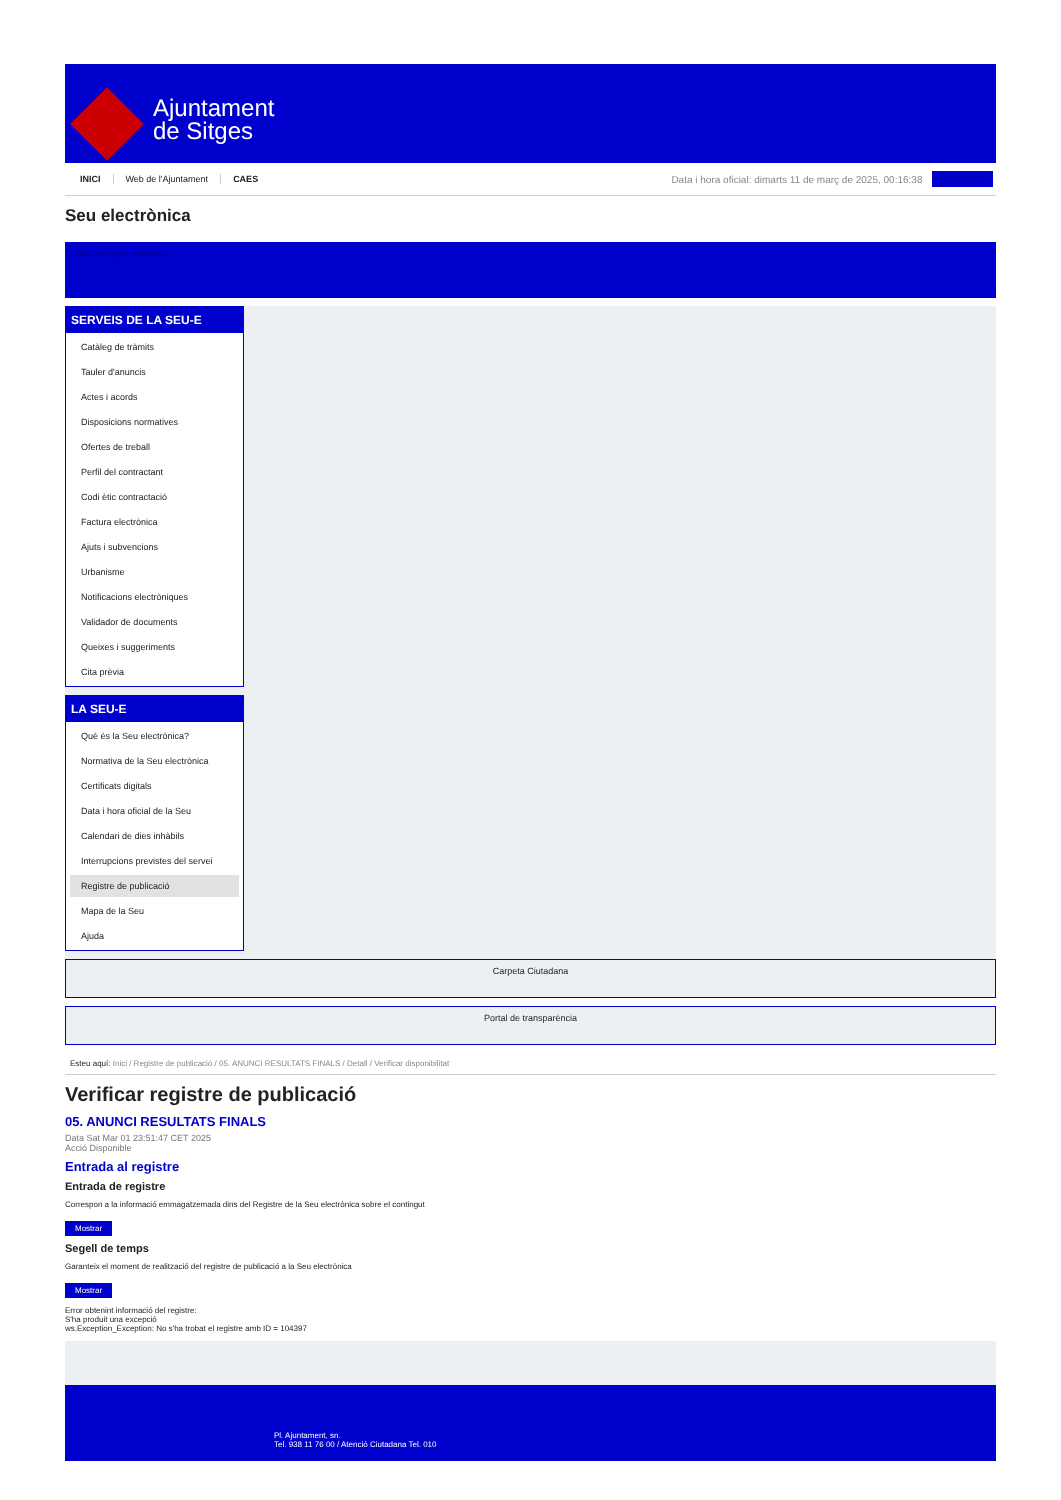Ajuntament
de Sitges
INICI Web de l'Ajuntament CAES
Data i hora oficial: dimarts 11 de març de 2025, 00:16:38
Sincronitza
Seu electrònica
Obtenir còpia autèntica
SERVEIS DE LA SEU-E
Catàleg de tràmits
Tauler d'anuncis
Actes i acords
Disposicions normatives
Ofertes de treball
Perfil del contractant
Codi ètic contractació
Factura electrònica
Ajuts i subvencions
Urbanisme
Notificacions electròniques
Validador de documents
Queixes i suggeriments
Cita prèvia
LA SEU-E
Què és la Seu electrònica?
Normativa de la Seu electrònica
Certificats digitals
Data i hora oficial de la Seu
Calendari de dies inhàbils
Interrupcions previstes del servei
Registre de publicació
Mapa de la Seu
Ajuda
Carpeta Ciutadana
Portal de transparència
Esteu aquí: Inici / Registre de publicació / 05. ANUNCI RESULTATS FINALS / Detall / Verificar disponibilitat
Verificar registre de publicació
05. ANUNCI RESULTATS FINALS
Data Sat Mar 01 23:51:47 CET 2025
Acció Disponible
Entrada al registre
Entrada de registre
Correspon a la informació emmagatzemada dins del Registre de la Seu electrònica sobre el contingut
Mostrar
Segell de temps
Garanteix el moment de realització del registre de publicació a la Seu electrònica
Mostrar
Error obtenint informació del registre:
S'ha produit una excepció
ws.Exception_Exception: No s'ha trobat el registre amb ID = 104397
Pl. Ajuntament, sn.
Tel. 938 11 76 00 / Atenció Ciutadana Tel. 010